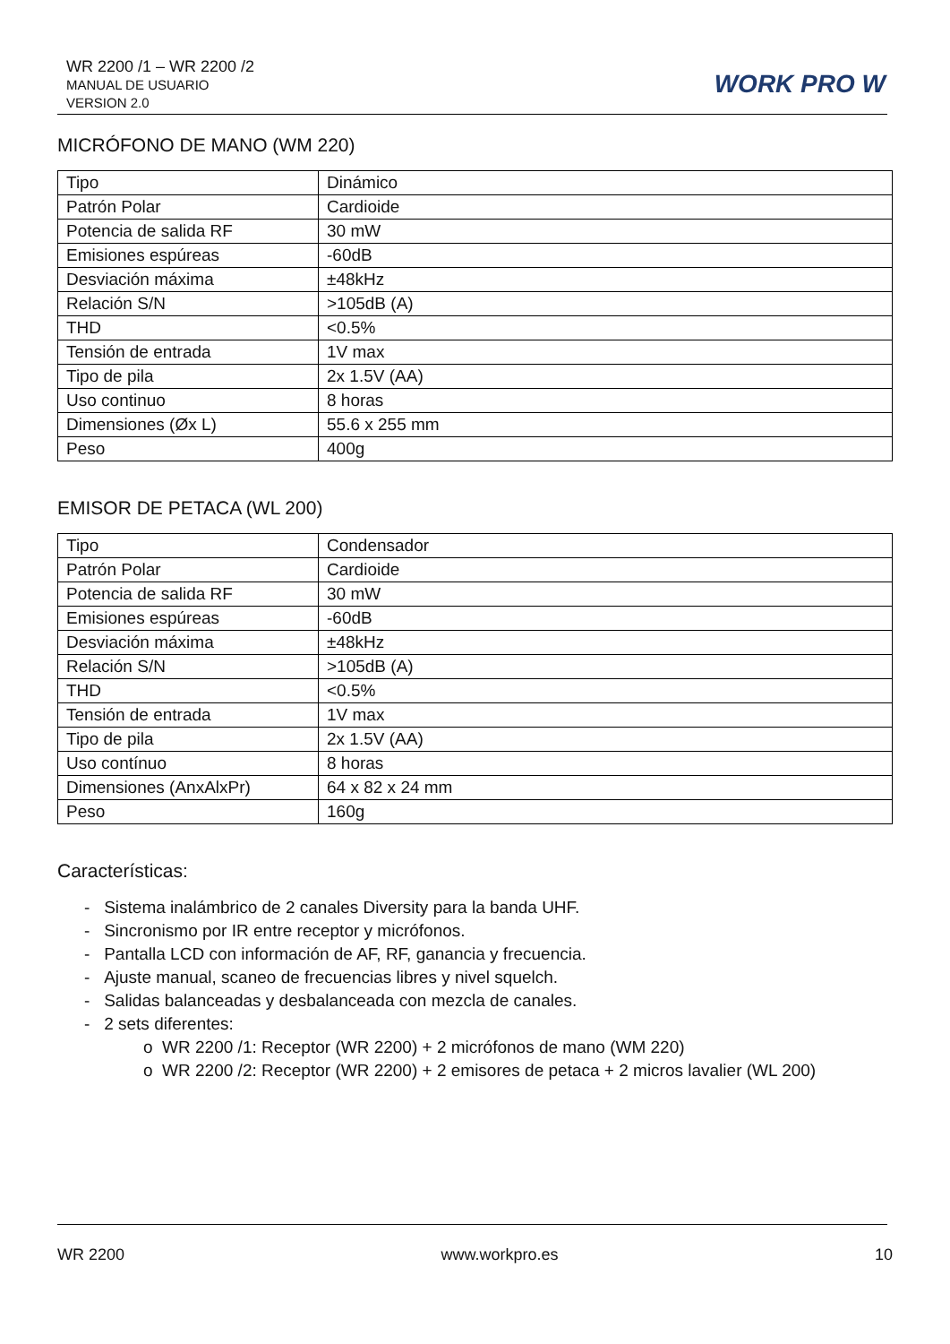WR 2200 /1 – WR 2200 /2
MANUAL DE USUARIO
VERSION 2.0
WORK PRO W
MICRÓFONO DE MANO (WM 220)
| Tipo | Dinámico |
| Patrón Polar | Cardioide |
| Potencia de salida RF | 30 mW |
| Emisiones espúreas | -60dB |
| Desviación máxima | ±48kHz |
| Relación S/N | >105dB (A) |
| THD | <0.5% |
| Tensión de entrada | 1V max |
| Tipo de pila | 2x 1.5V (AA) |
| Uso continuo | 8 horas |
| Dimensiones (Øx L) | 55.6 x 255 mm |
| Peso | 400g |
EMISOR DE PETACA (WL 200)
| Tipo | Condensador |
| Patrón Polar | Cardioide |
| Potencia de salida RF | 30 mW |
| Emisiones espúreas | -60dB |
| Desviación máxima | ±48kHz |
| Relación S/N | >105dB (A) |
| THD | <0.5% |
| Tensión de entrada | 1V max |
| Tipo de pila | 2x 1.5V (AA) |
| Uso contínuo | 8 horas |
| Dimensiones (AnxAlxPr) | 64 x 82 x 24 mm |
| Peso | 160g |
Características:
- Sistema inalámbrico de 2 canales Diversity para la banda UHF.
- Sincronismo por IR entre receptor y micrófonos.
- Pantalla LCD con información de AF, RF, ganancia y frecuencia.
- Ajuste manual, scaneo de frecuencias libres y nivel squelch.
- Salidas balanceadas y desbalanceada con mezcla de canales.
- 2 sets diferentes:
o WR 2200 /1: Receptor (WR 2200) + 2 micrófonos de mano (WM 220)
o WR 2200 /2: Receptor (WR 2200) + 2 emisores de petaca + 2 micros lavalier (WL 200)
WR 2200 www.workpro.es 10